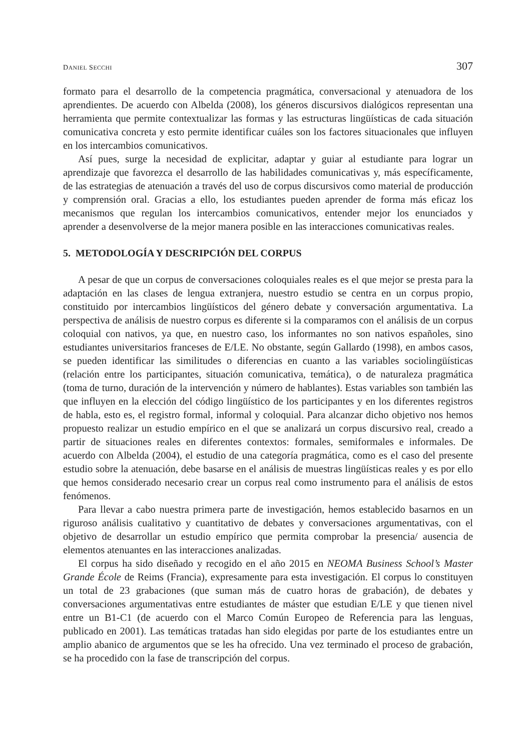DANIEL SECCHI 307
formato para el desarrollo de la competencia pragmática, conversacional y atenuadora de los aprendientes. De acuerdo con Albelda (2008), los géneros discursivos dialógicos representan una herramienta que permite contextualizar las formas y las estructuras lingüísticas de cada situación comunicativa concreta y esto permite identificar cuáles son los factores situacionales que influyen en los intercambios comunicativos.
Así pues, surge la necesidad de explicitar, adaptar y guiar al estudiante para lograr un aprendizaje que favorezca el desarrollo de las habilidades comunicativas y, más específicamente, de las estrategias de atenuación a través del uso de corpus discursivos como material de producción y comprensión oral. Gracias a ello, los estudiantes pueden aprender de forma más eficaz los mecanismos que regulan los intercambios comunicativos, entender mejor los enunciados y aprender a desenvolverse de la mejor manera posible en las interacciones comunicativas reales.
5. METODOLOGÍA Y DESCRIPCIÓN DEL CORPUS
A pesar de que un corpus de conversaciones coloquiales reales es el que mejor se presta para la adaptación en las clases de lengua extranjera, nuestro estudio se centra en un corpus propio, constituido por intercambios lingüísticos del género debate y conversación argumentativa. La perspectiva de análisis de nuestro corpus es diferente si la comparamos con el análisis de un corpus coloquial con nativos, ya que, en nuestro caso, los informantes no son nativos españoles, sino estudiantes universitarios franceses de E/LE. No obstante, según Gallardo (1998), en ambos casos, se pueden identificar las similitudes o diferencias en cuanto a las variables sociolingüísticas (relación entre los participantes, situación comunicativa, temática), o de naturaleza pragmática (toma de turno, duración de la intervención y número de hablantes). Estas variables son también las que influyen en la elección del código lingüístico de los participantes y en los diferentes registros de habla, esto es, el registro formal, informal y coloquial. Para alcanzar dicho objetivo nos hemos propuesto realizar un estudio empírico en el que se analizará un corpus discursivo real, creado a partir de situaciones reales en diferentes contextos: formales, semiformales e informales. De acuerdo con Albelda (2004), el estudio de una categoría pragmática, como es el caso del presente estudio sobre la atenuación, debe basarse en el análisis de muestras lingüísticas reales y es por ello que hemos considerado necesario crear un corpus real como instrumento para el análisis de estos fenómenos.
Para llevar a cabo nuestra primera parte de investigación, hemos establecido basarnos en un riguroso análisis cualitativo y cuantitativo de debates y conversaciones argumentativas, con el objetivo de desarrollar un estudio empírico que permita comprobar la presencia/ ausencia de elementos atenuantes en las interacciones analizadas.
El corpus ha sido diseñado y recogido en el año 2015 en NEOMA Business School’s Master Grande École de Reims (Francia), expresamente para esta investigación. El corpus lo constituyen un total de 23 grabaciones (que suman más de cuatro horas de grabación), de debates y conversaciones argumentativas entre estudiantes de máster que estudian E/LE y que tienen nivel entre un B1-C1 (de acuerdo con el Marco Común Europeo de Referencia para las lenguas, publicado en 2001). Las temáticas tratadas han sido elegidas por parte de los estudiantes entre un amplio abanico de argumentos que se les ha ofrecido. Una vez terminado el proceso de grabación, se ha procedido con la fase de transcripción del corpus.